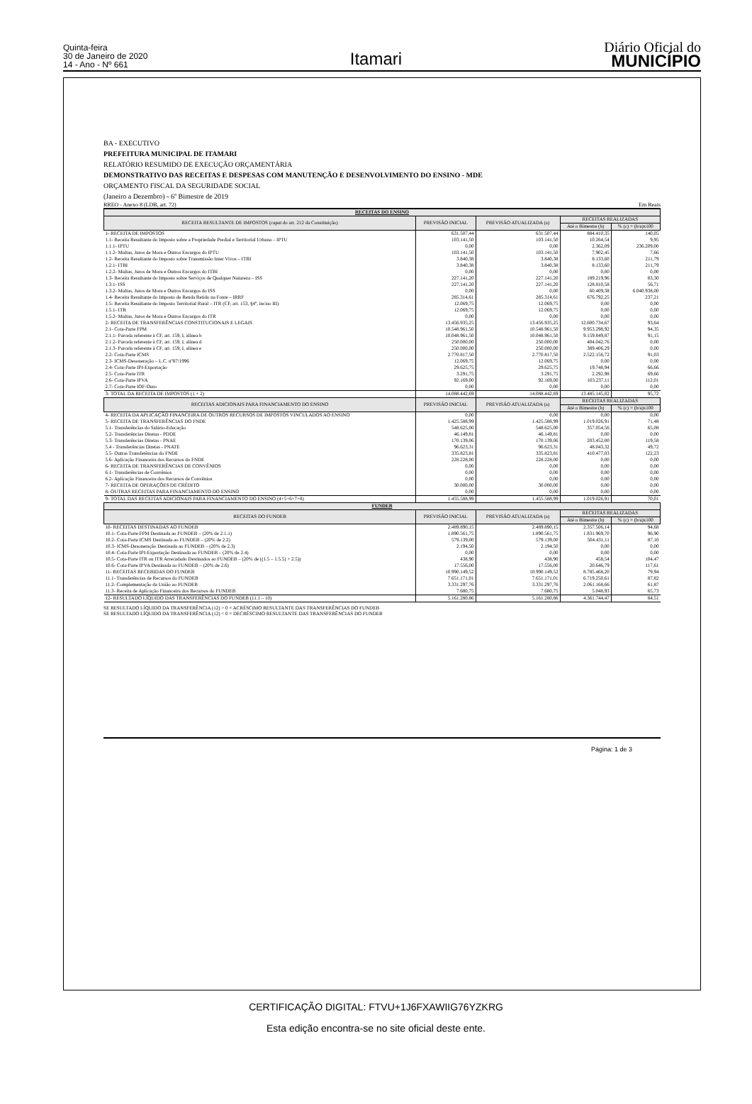Quinta-feira
30 de Janeiro de 2020
14 - Ano - Nº 661
Itamari
Diário Oficial do
MUNICÍPIO
BA - EXECUTIVO
PREFEITURA MUNICIPAL DE ITAMARI
RELATÓRIO RESUMIDO DE EXECUÇÃO ORÇAMENTÁRIA
DEMONSTRATIVO DAS RECEITAS E DESPESAS COM MANUTENÇÃO E DESENVOLVIMENTO DO ENSINO - MDE
ORÇAMENTO FISCAL DA SEGURIDADE SOCIAL
(Janeiro a Dezembro) - 6º Bimestre de 2019
RREO - Anexo 8 (LDB, art. 72) Em Reais
| RECEITAS DO ENSINO | | | | |
| --- | --- | --- | --- | --- |
| RECEITA RESULTANTE DE IMPOSTOS (caput do art. 212 da Constituição) | PREVISÃO INICIAL | PREVISÃO ATUALIZADA (a) | RECEITAS REALIZADAS | |
| | | | Até o Bimestre (b) | % (c) = (b/a)x100 |
| 1- RECEITA DE IMPOSTOS | 631.507,44 | 631.507,44 | 884.410,35 | 140,05 |
| 1.1- Receita Resultante do Imposto sobre a Propriedade Predial e Territorial Urbana – IPTU | 103.141,50 | 103.141,50 | 10.264,54 | 9,95 |
| 1.1.1- IPTU | 0,00 | 0,00 | 2.362,09 | 236.209,00 |
| 1.1.2- Multas, Juros de Mora e Outros Encargos do IPTU | 103.141,50 | 103.141,50 | 7.902,45 | 7,66 |
| 1.2- Receita Resultante do Imposto sobre Transmissão Inter Vivos – ITBI | 3.840,38 | 3.840,38 | 8.133,60 | 211,79 |
| 1.2.1- ITBI | 3.840,38 | 3.840,38 | 8.133,60 | 211,79 |
| 1.2.2- Multas, Juros de Mora e Outros Encargos do ITBI | 0,00 | 0,00 | 0,00 | 0,00 |
| 1.3- Receita Resultante do Imposto sobre Serviços de Qualquer Natureza – ISS | 227.141,20 | 227.141,20 | 189.219,96 | 83,30 |
| 1.3.1- ISS | 227.141,20 | 227.141,20 | 128.810,58 | 56,71 |
| 1.3.2- Multas, Juros de Mora e Outros Encargos do ISS | 0,00 | 0,00 | 60.409,38 | 6.040.938,00 |
| 1.4- Receita Resultante do Imposto de Renda Retido na Fonte – IRRF | 285.314,61 | 285.314,61 | 676.792,25 | 237,21 |
| 1.5- Receita Resultante do Imposto Territorial Rural – ITR (CF, art. 153, §4º, inciso III) | 12.069,75 | 12.069,75 | 0,00 | 0,00 |
| 1.5.1- ITR | 12.069,75 | 12.069,75 | 0,00 | 0,00 |
| 1.5.2- Multas, Juros de Mora e Outros Encargos do ITR | 0,00 | 0,00 | 0,00 | 0,00 |
| 2- RECEITA DE TRANSFERÊNCIAS CONSTITUCIONAIS E LEGAIS | 13.456.935,25 | 13.456.935,25 | 12.600.734,67 | 93,64 |
| 2.1- Cota-Parte FPM | 10.548.961,50 | 10.548.961,50 | 9.953.298,92 | 94,35 |
| 2.1.1- Parcela referente à CF, art. 159, I, alínea b | 10.048.961,50 | 10.048.961,50 | 9.159.849,87 | 91,15 |
| 2.1.2- Parcela referente à CF, art. 159, I, alínea d | 250.000,00 | 250.000,00 | 404.042,76 | 0,00 |
| 2.1.3- Parcela referente à CF, art. 159, I, alínea e | 250.000,00 | 250.000,00 | 389.406,29 | 0,00 |
| 2.2- Cota-Parte ICMS | 2.770.817,50 | 2.770.817,50 | 2.522.156,72 | 91,03 |
| 2.3- ICMS-Desoneração – L.C. nº87/1996 | 12.069,75 | 12.069,75 | 0,00 | 0,00 |
| 2.4- Cota-Parte IPI-Exportação | 29.625,75 | 29.625,75 | 19.748,94 | 66,66 |
| 2.5- Cota-Parte ITR | 3.291,75 | 3.291,75 | 2.292,98 | 69,66 |
| 2.6- Cota-Parte IPVA | 92.169,00 | 92.169,00 | 103.237,11 | 112,01 |
| 2.7- Cota-Parte IOF-Ouro | 0,00 | 0,00 | 0,00 | 0,00 |
| 3- TOTAL DA RECEITA DE IMPOSTOS (1 + 2) | 14.088.442,69 | 14.088.442,69 | 13.485.145,02 | 95,72 |
| RECEITAS ADICIONAIS PARA FINANCIAMENTO DO ENSINO | PREVISÃO INICIAL | PREVISÃO ATUALIZADA (a) | RECEITAS REALIZADAS | |
| | | | Até o Bimestre (b) | % (c) = (b/a)x100 |
| 4- RECEITA DA APLICAÇÃO FINANCEIRA DE OUTROS RECURSOS DE IMPOSTOS VINCULADOS AO ENSINO | 0,00 | 0,00 | 0,00 | 0,00 |
| 5- RECEITA DE TRANSFERÊNCIAS DO FNDE | 1.425.588,99 | 1.425.588,99 | 1.019.026,91 | 71,48 |
| 5.1- Transferências do Salário-Educação | 548.625,00 | 548.625,00 | 357.054,56 | 65,08 |
| 5.2- Transferências Diretas - PDDE | 46.149,81 | 46.149,81 | 0,00 | 0,00 |
| 5.3- Transferências Diretas - PNAE | 170.139,06 | 170.139,06 | 203.452,00 | 119,58 |
| 5.4 - Transferências Diretas - PNATE | 96.623,31 | 96.623,31 | 48.043,32 | 49,72 |
| 5.5- Outras Transferências do FNDE | 335.823,81 | 335.823,81 | 410.477,03 | 122,23 |
| 5.6- Aplicação Financeira dos Recursos do FNDE | 228.228,00 | 228.228,00 | 0,00 | 0,00 |
| 6- RECEITA DE TRANSFERÊNCIAS DE CONVÊNIOS | 0,00 | 0,00 | 0,00 | 0,00 |
| 6.1- Transferências de Convênios | 0,00 | 0,00 | 0,00 | 0,00 |
| 6.2- Aplicação Financeira dos Recursos de Convênios | 0,00 | 0,00 | 0,00 | 0,00 |
| 7- RECEITA DE OPERAÇÕES DE CRÉDITO | 30.000,00 | 30.000,00 | 0,00 | 0,00 |
| 8- OUTRAS RECEITAS PARA FINANCIAMENTO DO ENSINO | 0,00 | 0,00 | 0,00 | 0,00 |
| 9- TOTAL DAS RECEITAS ADICIONAIS PARA FINANCIAMENTO DO ENSINO (4+5+6+7+8) | 1.455.588,99 | 1.455.588,99 | 1.019.026,91 | 70,01 |
| FUNDEB | | | | |
| RECEITAS DO FUNDEB | PREVISÃO INICIAL | PREVISÃO ATUALIZADA (a) | RECEITAS REALIZADAS | |
| | | | Até o Bimestre (b) | % (c) = (b/a)x100 |
| 10- RECEITAS DESTINADAS AO FUNDEB | 2.489.890,15 | 2.489.890,15 | 2.357.506,14 | 94,68 |
| 10.1- Cota-Parte FPM Destinada ao FUNDEB – (20% de 2.1.1) | 1.890.561,75 | 1.890.561,75 | 1.831.969,70 | 96,90 |
| 10.2- Cota-Parte ICMS Destinada ao FUNDEB – (20% de 2.2) | 579.139,00 | 579.139,00 | 504.431,11 | 87,10 |
| 10.3- ICMS-Desoneração Destinada ao FUNDEB – (20% de 2.3) | 2.194,50 | 2.194,50 | 0,00 | 0,00 |
| 10.4- Cota-Parte IPI-Exportação Destinada ao FUNDEB – (20% de 2.4) | 0,00 | 0,00 | 0,00 | 0,00 |
| 10.5- Cota-Parte ITR ou ITR Arrecadado Destinados ao FUNDEB – (20% de ((1.5 – 1.5.5) + 2.5)) | 438,90 | 438,90 | 458,54 | 104,47 |
| 10.6- Cota-Parte IPVA Destinada ao FUNDEB – (20% de 2.6) | 17.556,00 | 17.556,00 | 20.646,79 | 117,61 |
| 11- RECEITAS RECEBIDAS DO FUNDEB | 10.990.149,52 | 10.990.149,52 | 8.785.468,20 | 79,94 |
| 11.1- Transferências de Recursos do FUNDEB | 7.651.171,01 | 7.651.171,01 | 6.719.250,61 | 87,82 |
| 11.2- Complementação da União ao FUNDEB | 3.331.297,76 | 3.331.297,76 | 2.061.168,66 | 61,87 |
| 11.3- Receita de Aplicação Financeira dos Recursos do FUNDEB | 7.680,75 | 7.680,75 | 5.048,93 | 65,73 |
| 12- RESULTADO LÍQUIDO DAS TRANSFERÊNCIAS DO FUNDEB (11.1 – 10) | 5.161.280,86 | 5.161.280,86 | 4.361.744,47 | 84,51 |
SE RESULTADO LÍQUIDO DA TRANSFERÊNCIA (12) > 0 = ACRÉSCIMO RESULTANTE DAS TRANSFERÊNCIAS DO FUNDEB
SE RESULTADO LÍQUIDO DA TRANSFERÊNCIA (12) < 0 = DECRÉSCIMO RESULTANTE DAS TRANSFERÊNCIAS DO FUNDEB
Página: 1 de 3
CERTIFICAÇÃO DIGITAL: FTVU+1J6FXAWIIG76YZKRG
Esta edição encontra-se no site oficial deste ente.